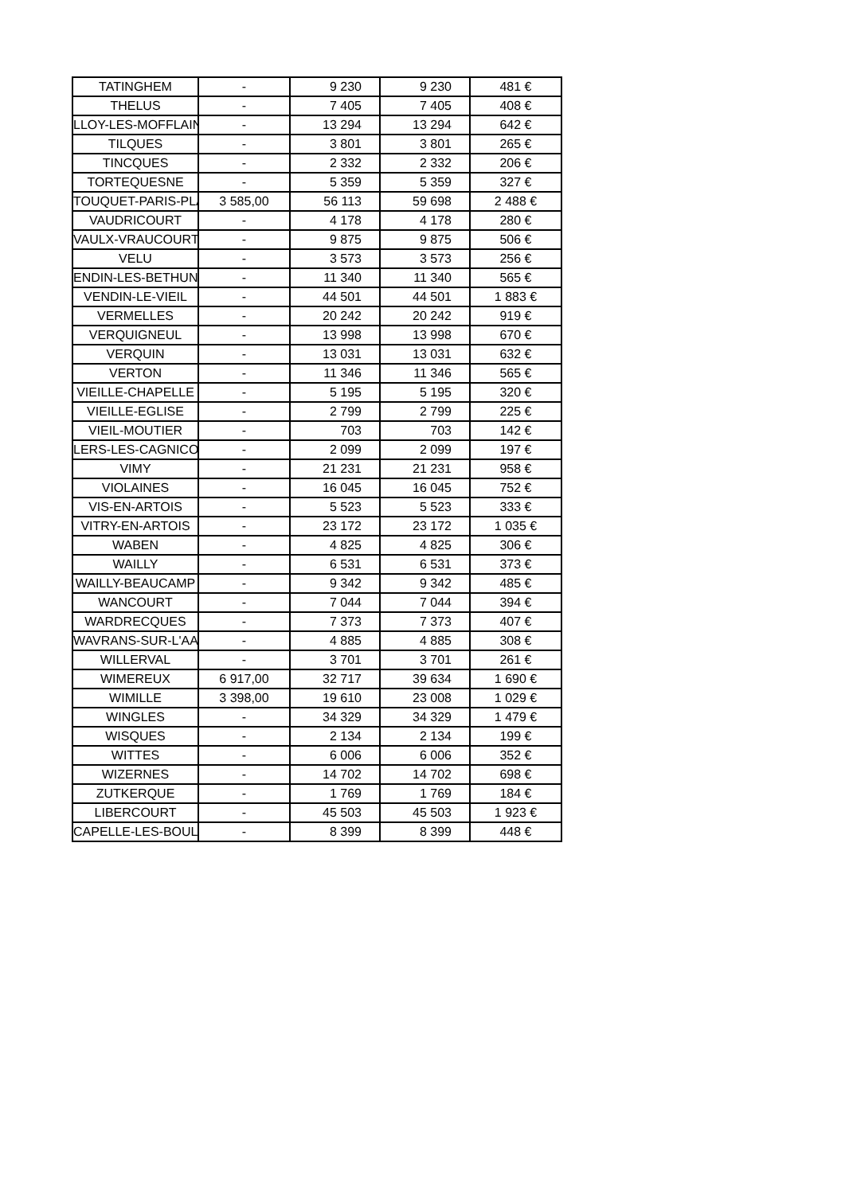| TATINGHEM | - | 9 230 | 9 230 | 481 € |
| THELUS | - | 7 405 | 7 405 | 408 € |
| LLOY-LES-MOFFLAIN | - | 13 294 | 13 294 | 642 € |
| TILQUES | - | 3 801 | 3 801 | 265 € |
| TINCQUES | - | 2 332 | 2 332 | 206 € |
| TORTEQUESNE | - | 5 359 | 5 359 | 327 € |
| TOUQUET-PARIS-PLA | 3 585,00 | 56 113 | 59 698 | 2 488 € |
| VAUDRICOURT | - | 4 178 | 4 178 | 280 € |
| VAULX-VRAUCOURT | - | 9 875 | 9 875 | 506 € |
| VELU | - | 3 573 | 3 573 | 256 € |
| ENDIN-LES-BETHUN | - | 11 340 | 11 340 | 565 € |
| VENDIN-LE-VIEIL | - | 44 501 | 44 501 | 1 883 € |
| VERMELLES | - | 20 242 | 20 242 | 919 € |
| VERQUIGNEUL | - | 13 998 | 13 998 | 670 € |
| VERQUIN | - | 13 031 | 13 031 | 632 € |
| VERTON | - | 11 346 | 11 346 | 565 € |
| VIEILLE-CHAPELLE | - | 5 195 | 5 195 | 320 € |
| VIEILLE-EGLISE | - | 2 799 | 2 799 | 225 € |
| VIEIL-MOUTIER | - | 703 | 703 | 142 € |
| LERS-LES-CAGNICOU | - | 2 099 | 2 099 | 197 € |
| VIMY | - | 21 231 | 21 231 | 958 € |
| VIOLAINES | - | 16 045 | 16 045 | 752 € |
| VIS-EN-ARTOIS | - | 5 523 | 5 523 | 333 € |
| VITRY-EN-ARTOIS | - | 23 172 | 23 172 | 1 035 € |
| WABEN | - | 4 825 | 4 825 | 306 € |
| WAILLY | - | 6 531 | 6 531 | 373 € |
| WAILLY-BEAUCAMP | - | 9 342 | 9 342 | 485 € |
| WANCOURT | - | 7 044 | 7 044 | 394 € |
| WARDRECQUES | - | 7 373 | 7 373 | 407 € |
| WAVRANS-SUR-L'AA | - | 4 885 | 4 885 | 308 € |
| WILLERVAL | - | 3 701 | 3 701 | 261 € |
| WIMEREUX | 6 917,00 | 32 717 | 39 634 | 1 690 € |
| WIMILLE | 3 398,00 | 19 610 | 23 008 | 1 029 € |
| WINGLES | - | 34 329 | 34 329 | 1 479 € |
| WISQUES | - | 2 134 | 2 134 | 199 € |
| WITTES | - | 6 006 | 6 006 | 352 € |
| WIZERNES | - | 14 702 | 14 702 | 698 € |
| ZUTKERQUE | - | 1 769 | 1 769 | 184 € |
| LIBERCOURT | - | 45 503 | 45 503 | 1 923 € |
| CAPELLE-LES-BOULO | - | 8 399 | 8 399 | 448 € |